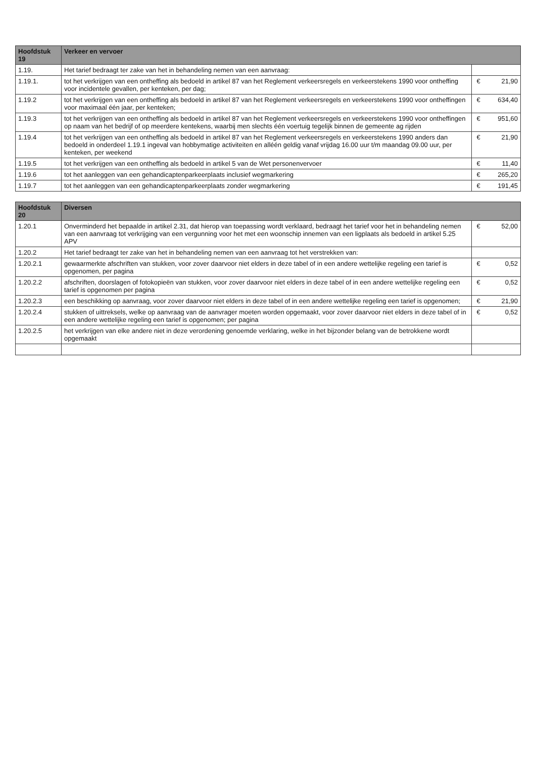| Hoofdstuk 19 | Verkeer en vervoer | | |
| --- | --- | --- | --- |
| 1.19. | Het tarief bedraagt ter zake van het in behandeling nemen van een aanvraag: | | |
| 1.19.1. | tot het verkrijgen van een ontheffing als bedoeld in artikel 87 van het Reglement verkeersregels en verkeerstekens 1990 voor ontheffing voor incidentele gevallen, per kenteken, per dag; | € | 21,90 |
| 1.19.2 | tot het verkrijgen van een ontheffing als bedoeld in artikel 87 van het Reglement verkeersregels en verkeerstekens 1990 voor ontheffingen voor maximaal één jaar, per kenteken; | € | 634,40 |
| 1.19.3 | tot het verkrijgen van een ontheffing als bedoeld in artikel 87 van het Reglement verkeersregels en verkeerstekens 1990 voor ontheffingen op naam van het bedrijf of op meerdere kentekens, waarbij men slechts één voertuig tegelijk binnen de gemeente ag rijden | € | 951,60 |
| 1.19.4 | tot het verkrijgen van een ontheffing als bedoeld in artikel 87 van het Reglement verkeersregels en verkeerstekens 1990 anders dan bedoeld in onderdeel 1.19.1 ingeval van hobbymatige activiteiten en alléén geldig vanaf vrijdag 16.00 uur t/m maandag 09.00 uur, per kenteken, per weekend | € | 21,90 |
| 1.19.5 | tot het verkrijgen van een ontheffing als bedoeld in artikel 5 van de Wet personenvervoer | € | 11,40 |
| 1.19.6 | tot het aanleggen van een gehandicaptenparkeerplaats inclusief wegmarkering | € | 265,20 |
| 1.19.7 | tot het aanleggen van een gehandicaptenparkeerplaats zonder wegmarkering | € | 191,45 |
| Hoofdstuk 20 | Diversen | | |
| 1.20.1 | Onverminderd het bepaalde in artikel 2.31, dat hierop van toepassing wordt verklaard, bedraagt het tarief voor het in behandeling nemen van een aanvraag tot verkrijging van een vergunning voor het met een woonschip innemen van een ligplaats als bedoeld in artikel 5.25 APV | € | 52,00 |
| 1.20.2 | Het tarief bedraagt ter zake van het in behandeling nemen van een aanvraag tot het verstrekken van: | | |
| 1.20.2.1 | gewaarmerkte afschriften van stukken, voor zover daarvoor niet elders in deze tabel of in een andere wettelijke regeling een tarief is opgenomen, per pagina | € | 0,52 |
| 1.20.2.2 | afschriften, doorslagen of fotokopieën van stukken, voor zover daarvoor niet elders in deze tabel of in een andere wettelijke regeling een tarief is opgenomen per pagina | € | 0,52 |
| 1.20.2.3 | een beschikking op aanvraag, voor zover daarvoor niet elders in deze tabel of in een andere wettelijke regeling een tarief is opgenomen; | € | 21,90 |
| 1.20.2.4 | stukken of uittreksels, welke op aanvraag van de aanvrager moeten worden opgemaakt, voor zover daarvoor niet elders in deze tabel of in een andere wettelijke regeling een tarief is opgenomen; per pagina | € | 0,52 |
| 1.20.2.5 | het verkrijgen van elke andere niet in deze verordening genoemde verklaring, welke in het bijzonder belang van de betrokkene wordt opgemaakt | | |